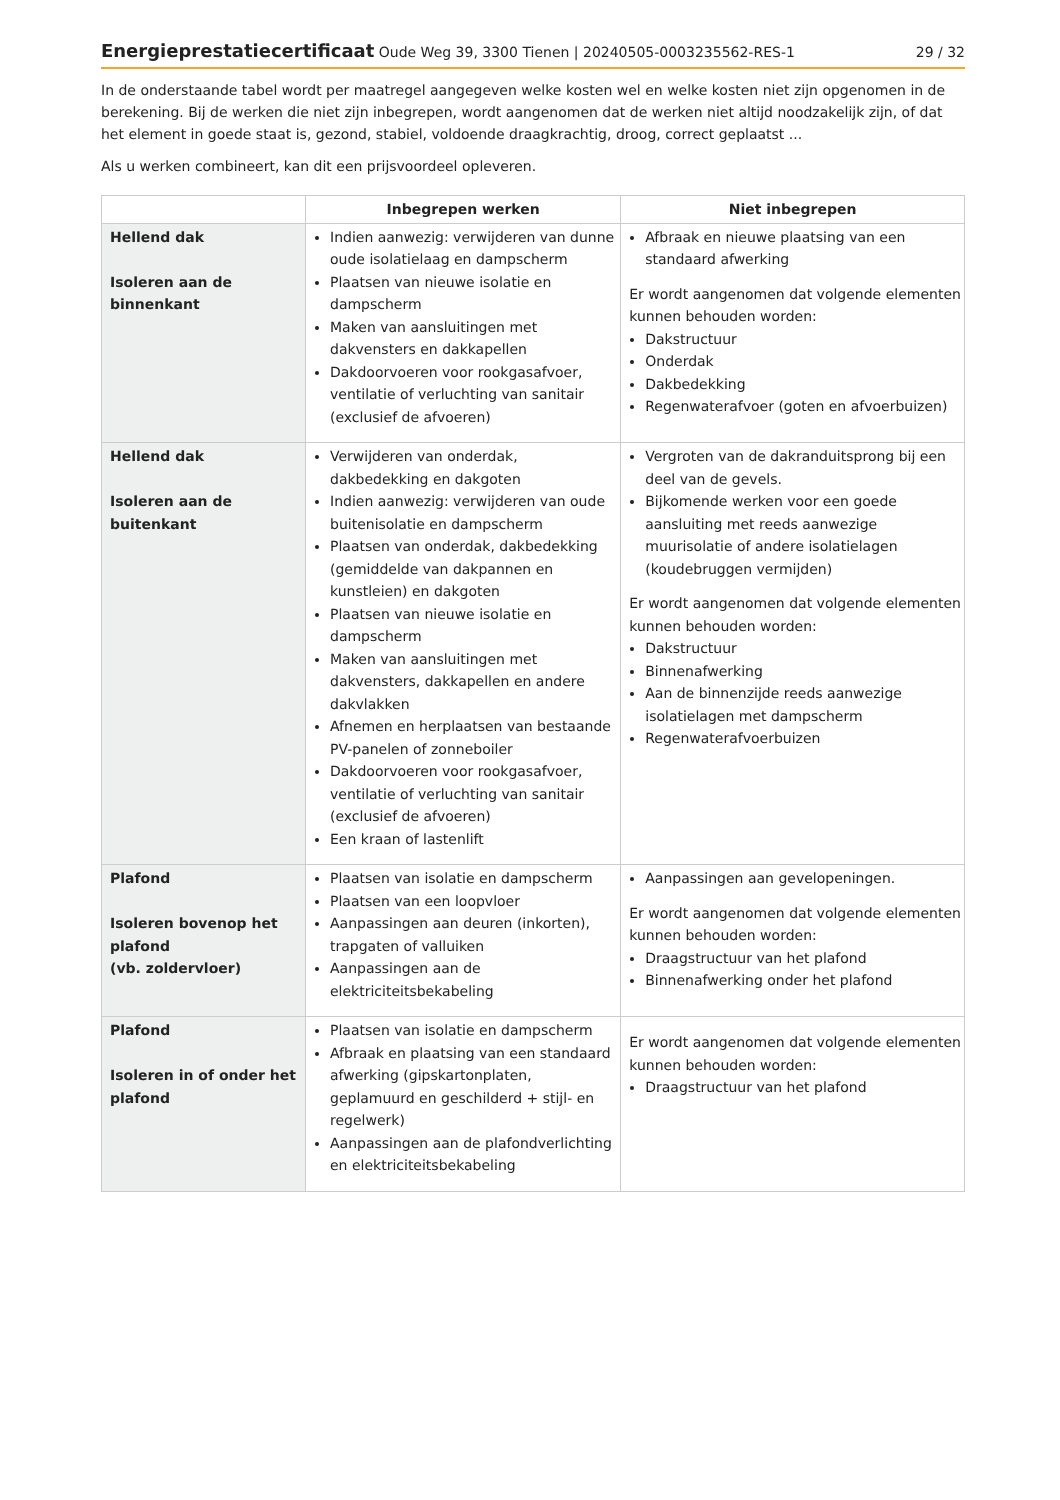Energieprestatiecertificaat Oude Weg 39, 3300 Tienen | 20240505-0003235562-RES-1 29 / 32
In de onderstaande tabel wordt per maatregel aangegeven welke kosten wel en welke kosten niet zijn opgenomen in de berekening. Bij de werken die niet zijn inbegrepen, wordt aangenomen dat de werken niet altijd noodzakelijk zijn, of dat het element in goede staat is, gezond, stabiel, voldoende draagkrachtig, droog, correct geplaatst ...
Als u werken combineert, kan dit een prijsvoordeel opleveren.
| | Inbegrepen werken | Niet inbegrepen |
| --- | --- | --- |
| Hellend dak Isoleren aan de binnenkant | Indien aanwezig: verwijderen van dunne oude isolatielaag en dampscherm Plaatsen van nieuwe isolatie en dampscherm Maken van aansluitingen met dakvensters en dakkapellen Dakdoorvoeren voor rookgasafvoer, ventilatie of verluchting van sanitair (exclusief de afvoeren) | Afbraak en nieuwe plaatsing van een standaard afwerking Er wordt aangenomen dat volgende elementen kunnen behouden worden: Dakstructuur Onderdak Dakbedekking Regenwaterafvoer (goten en afvoerbuizen) |
| Hellend dak Isoleren aan de buitenkant | Verwijderen van onderdak, dakbedekking en dakgoten Indien aanwezig: verwijderen van oude buitenisolatie en dampscherm Plaatsen van onderdak, dakbedekking (gemiddelde van dakpannen en kunstleien) en dakgoten Plaatsen van nieuwe isolatie en dampscherm Maken van aansluitingen met dakvensters, dakkapellen en andere dakvlakken Afnemen en herplaatsen van bestaande PV-panelen of zonneboiler Dakdoorvoeren voor rookgasafvoer, ventilatie of verluchting van sanitair (exclusief de afvoeren) Een kraan of lastenlift | Vergroten van de dakranduitsprong bij een deel van de gevels. Bijkomende werken voor een goede aansluiting met reeds aanwezige muurisolatie of andere isolatielagen (koudebruggen vermijden) Er wordt aangenomen dat volgende elementen kunnen behouden worden: Dakstructuur Binnenafwerking Aan de binnenzijde reeds aanwezige isolatielagen met dampscherm Regenwaterafvoerbuizen |
| Plafond Isoleren bovenop het plafond (vb. zoldervloer) | Plaatsen van isolatie en dampscherm Plaatsen van een loopvloer Aanpassingen aan deuren (inkorten), trapgaten of valluiken Aanpassingen aan de elektriciteitsbekabeling | Aanpassingen aan gevelopeningen. Er wordt aangenomen dat volgende elementen kunnen behouden worden: Draagstructuur van het plafond Binnenafwerking onder het plafond |
| Plafond Isoleren in of onder het plafond | Plaatsen van isolatie en dampscherm Afbraak en plaatsing van een standaard afwerking (gipskartonplaten, geplamuurd en geschilderd + stijl- en regelwerk) Aanpassingen aan de plafondverlichting en elektriciteitsbekabeling | Er wordt aangenomen dat volgende elementen kunnen behouden worden: Draagstructuur van het plafond |